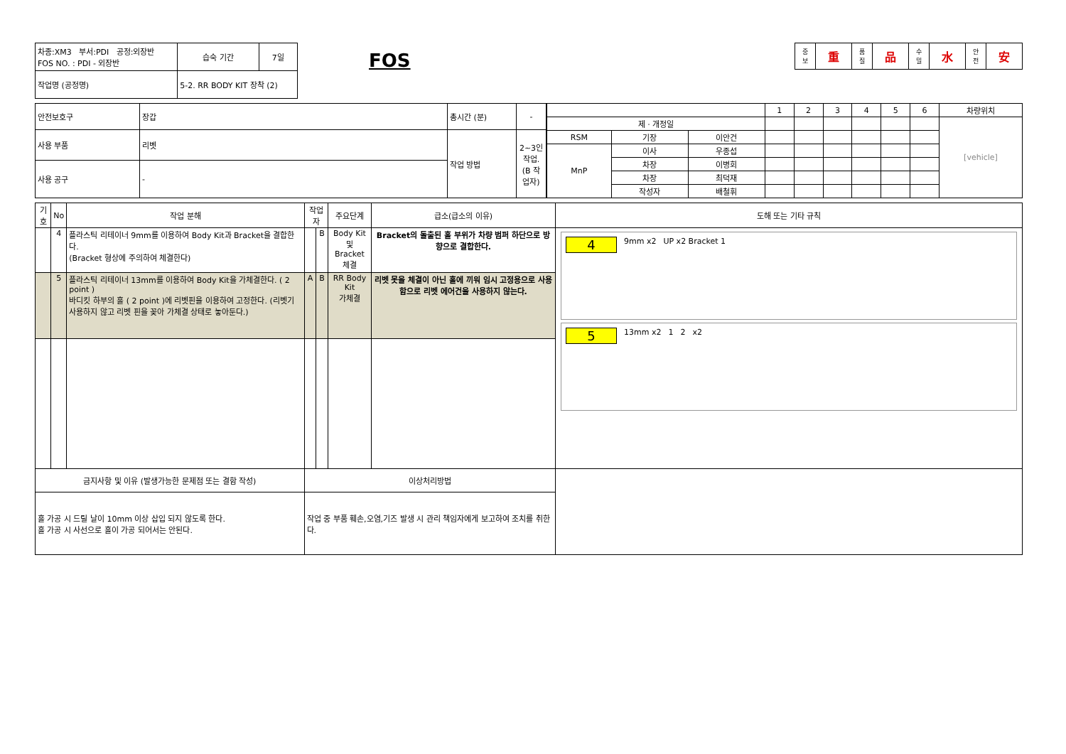| 차종:XM3 부서:PDI 공정:외장반 FOS NO. : PDI - 외장반 | 습숙 기간 | 7일 |
| 작업명 (공정명) | 5-2. RR BODY KIT 장착 (2) | |
FOS
| 중 보 | 重 | 품 질 | 品 | 수 밀 | 水 | 안 전 | 安 |
| 안전보호구 | 장갑 | 총시간 (분) | - |
| 사용 부품 | 리벳 | 작업 방법 | 2~3인 작업. (B 작업자) |
| 사용 공구 | - | | |
| | | | 1 | 2 | 3 | 4 | 5 | 6 | 차량위치 |
| 제 · 개정일 | | | | | | | | | [vehicle] |
| RSM | 기장 | 이안건 | | | | | | | |
| MnP | 이사 | 우종섭 | | | | | | | |
| | 차장 | 이병회 | | | | | | | |
| | 차장 | 최덕재 | | | | | | | |
| | 작성자 | 배철휘 | | | | | | | |
| 기호 | No | 작업 분해 | 작업자 | | 주요단계 | 급소(급소의 이유) | 도해 또는 기타 규칙 |
| --- | --- | --- | --- | --- | --- | --- | --- |
| | 4 | 플라스틱 리테이너 9mm를 이용하여 Body Kit과 Bracket을 결합한다. (Bracket 형상에 주의하여 체결한다) | | B | Body Kit 및 Bracket 체결 | Bracket의 돌출된 홀 부위가 차량 범퍼 하단으로 방향으로 결합한다. | 4 9mm x2 UP x2 Bracket 1 5 13mm x2 1 2 x2 |
| | 5 | 플라스틱 리테이너 13mm를 이용하여 Body Kit을 가체결한다. ( 2 point ) 바디킷 하부의 홀 ( 2 point )에 리벳핀을 이용하여 고정한다. (리벳기 사용하지 않고 리벳 핀을 꽂아 가체결 상태로 놓아둔다.) | A | B | RR Body Kit 가체결 | 리벳 못을 체결이 아닌 홀에 끼워 임시 고정용으로 사용함으로 리벳 에어건을 사용하지 않는다. | |
| 금지사항 및 이유 (발생가능한 문제점 또는 결함 작성) | | | 이상처리방법 | | | | |
| 홀 가공 시 드릴 날이 10mm 이상 삽입 되지 않도록 한다. 홀 가공 시 사선으로 홀이 가공 되어서는 안된다. | | | 작업 중 부품 훼손,오염,기즈 발생 시 관리 책임자에게 보고하여 조치를 취한다. | | | | |